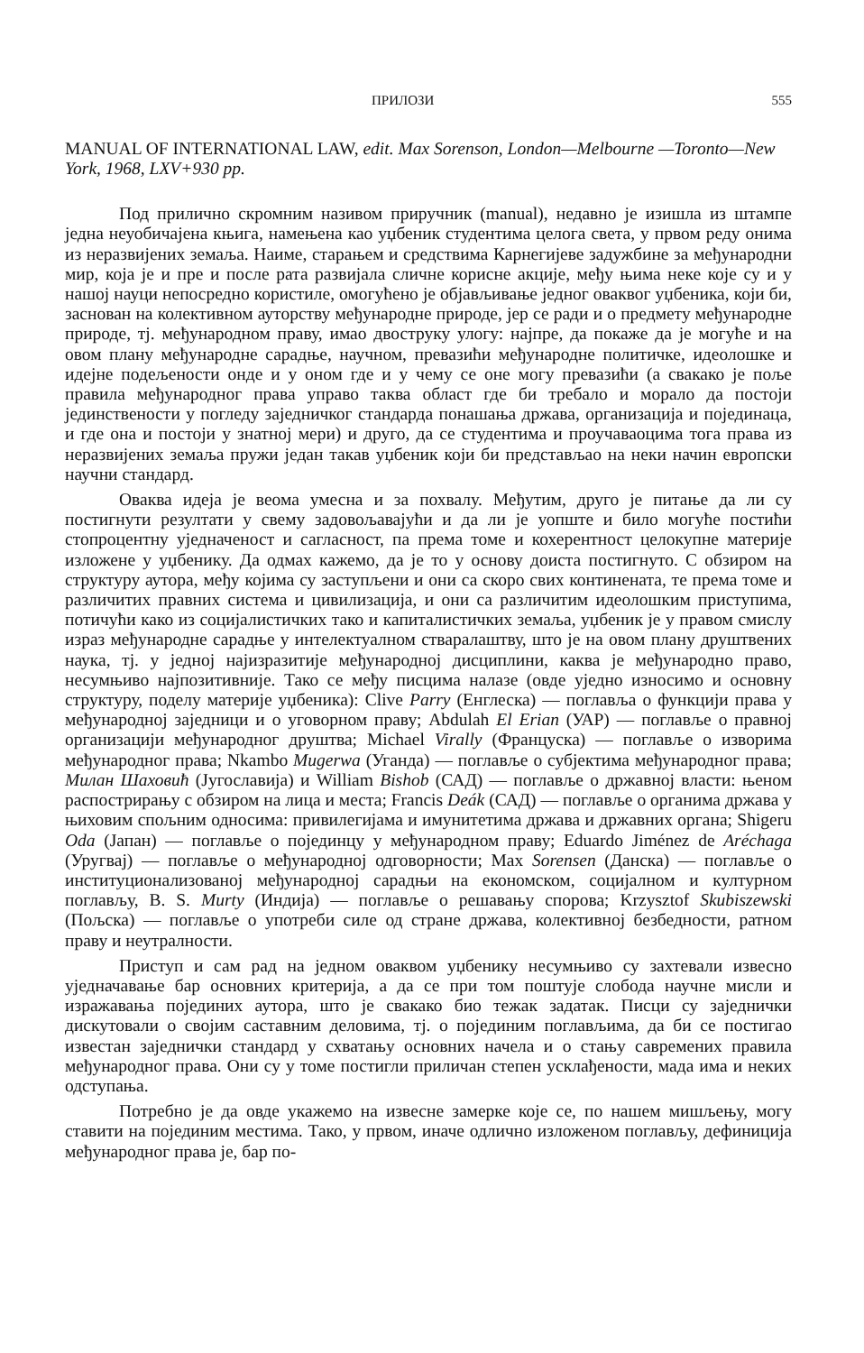ПРИЛОЗИ 555
MANUAL OF INTERNATIONAL LAW, edit. Max Sorenson, London—Melbourne —Toronto—New York, 1968, LXV+930 pp.
Под прилично скромним називом приручник (manual), недавно је изишла из штампе једна неуобичајена књига, намењена као уџбеник студентима целога света, у првом реду онима из неразвијених земаља. Наиме, старањем и средствима Карнегијеве задужбине за међународни мир, која је и пре и после рата развијала сличне корисне акције, међу њима неке које су и у нашој науци непосредно користиле, омогућено је објављивање једног оваквог уџбеника, који би, заснован на колективном ауторству међународне природе, јер се ради и о предмету међународне природе, тј. међународном праву, имао двоструку улогу: најпре, да покаже да је могуће и на овом плану међународне сарадње, научном, превазићи међународне политичке, идеолошке и идејне подељености онде и у оном где и у чему се оне могу превазићи (а свакако је поље правила међународног права управо таква област где би требало и морало да постоји јединствености у погледу заједничког стандарда понашања држава, организација и појединаца, и где она и постоји у знатној мери) и друго, да се студентима и проучаваоцима тога права из неразвијених земаља пружи један такав уџбеник који би представљао на неки начин европски научни стандард.
Оваква идеја је веома умесна и за похвалу. Међутим, друго је питање да ли су постигнути резултати у свему задовољавајући и да ли је уопште и било могуће постићи стопроцентну уједначеност и сагласност, па према томе и кохерентност целокупне материје изложене у уџбенику. Да одмах кажемо, да је то у основу доиста постигнуто. С обзиром на структуру аутора, међу којима су заступљени и они са скоро свих континената, те према томе и различитих правних система и цивилизација, и они са различитим идеолошким приступима, потичући како из социјалистичких тако и капиталистичких земаља, уџбеник је у правом смислу израз међународне сарадње у интелектуалном стваралаштву, што је на овом плану друштвених наука, тј. у једној најизразитије међународној дисциплини, каква је међународно право, несумњиво најпозитивније. Тако се међу писцима налазе (овде уједно износимо и основну структуру, поделу материје уџбеника): Clive Parry (Енглеска) — поглавља о функцији права у међународној заједници и о уговорном праву; Abdulah El Erian (УАР) — поглавље о правној организацији међународног друштва; Michael Virally (Француска) — поглавље о изворима међународног права; Nkambo Mugerwa (Уганда) — поглавље о субјектима међународног права; Милан Шаховић (Југославија) и William Bishob (САД) — поглавље о државној власти: њеном распострирању с обзиром на лица и места; Francis Deák (САД) — поглавље о органима држава у њиховим спољним односима: привилегијама и имунитетима држава и државних органа; Shigeru Oda (Јапан) — поглавље о појединцу у међународном праву; Eduardo Jiménez de Aréchaga (Уругвај) — поглавље о међународној одговорности; Max Sorensen (Данска) — поглавље о институционализованој међународној сарадњи на економском, социјалном и културном поглављу, B. S. Murty (Индија) — поглавље о решавању спорова; Krzysztof Skubiszewski (Пољска) — поглавље о употреби силе од стране држава, колективној безбедности, ратном праву и неутралности.
Приступ и сам рад на једном оваквом уџбенику несумњиво су захтевали извесно уједначавање бар основних критерија, а да се при том поштује слобода научне мисли и изражавања појединих аутора, што је свакако био тежак задатак. Писци су заједнички дискутовали о својим саставним деловима, тј. о појединим поглављима, да би се постигао известан заједнички стандард у схватању основних начела и о стању савремених правила међународног права. Они су у томе постигли приличан степен усклађености, мада има и неких одступања.
Потребно је да овде укажемо на извесне замерке које се, по нашем мишљењу, могу ставити на појединим местима. Тако, у првом, иначе одлично изложеном поглављу, дефиниција међународног права је, бар по-